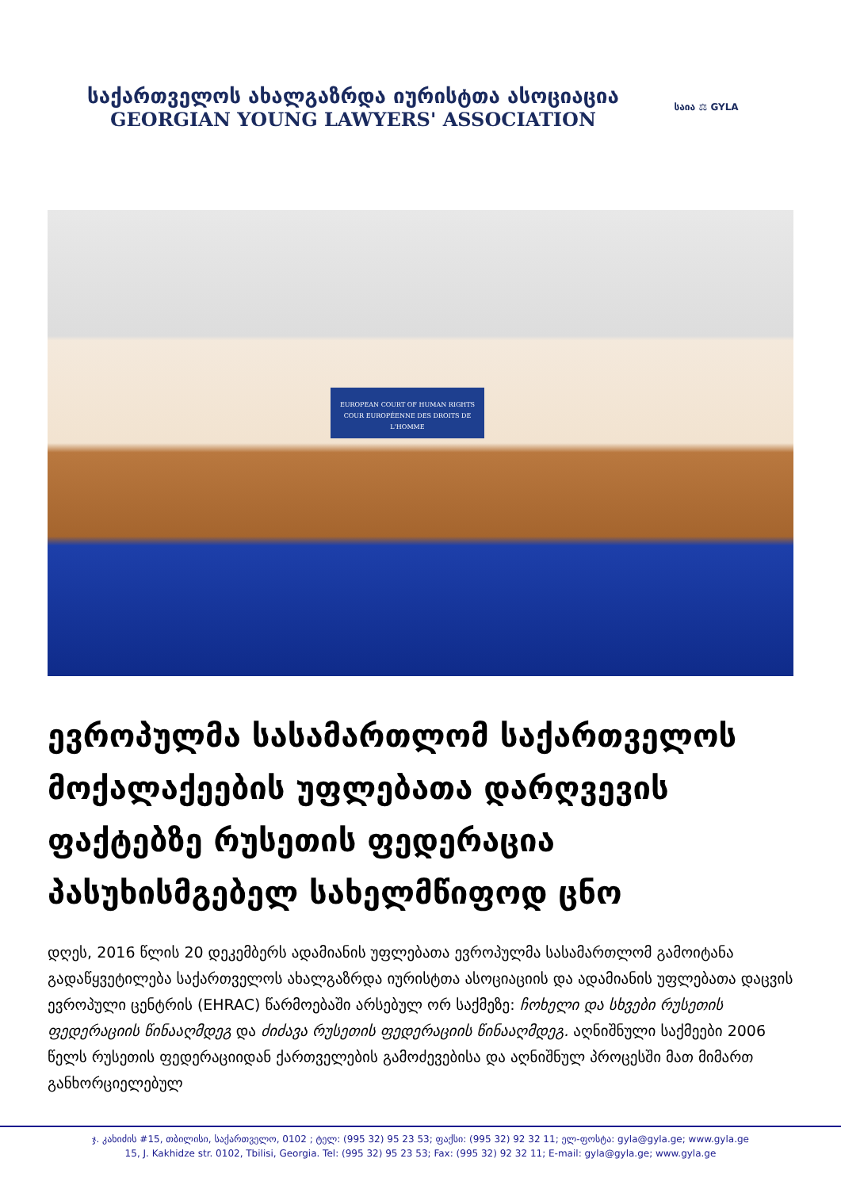საქართველოს ახალგაზრდა იურისტთა ასოციაცია
GEORGIAN YOUNG LAWYERS' ASSOCIATION
საია ⚖ GYLA
EUROPEAN COURT OF HUMAN RIGHTS
COUR EUROPÉENNE DES DROITS DE L'HOMME
ევროპულმა სასამართლომ საქართველოს მოქალაქეების უფლებათა დარღვევის ფაქტებზე რუსეთის ფედერაცია პასუხისმგებელ სახელმწიფოდ ცნო
დღეს, 2016 წლის 20 დეკემბერს ადამიანის უფლებათა ევროპულმა სასამართლომ გამოიტანა გადაწყვეტილება საქართველოს ახალგაზრდა იურისტთა ასოციაციის და ადამიანის უფლებათა დაცვის ევროპული ცენტრის (EHRAC) წარმოებაში არსებულ ორ საქმეზე: ჩოხელი და სხვები რუსეთის ფედერაციის წინააღმდეგ და ძიძავა რუსეთის ფედერაციის წინააღმდეგ. აღნიშნული საქმეები 2006 წელს რუსეთის ფედერაციიდან ქართველების გამოძევებისა და აღნიშნულ პროცესში მათ მიმართ განხორციელებულ
ჯ. კახიძის #15, თბილისი, საქართველო, 0102 ; ტელ: (995 32) 95 23 53; ფაქსი: (995 32) 92 32 11; ელ-ფოსტა: gyla@gyla.ge; www.gyla.ge
15, J. Kakhidze str. 0102, Tbilisi, Georgia. Tel: (995 32) 95 23 53; Fax: (995 32) 92 32 11; E-mail: gyla@gyla.ge; www.gyla.ge